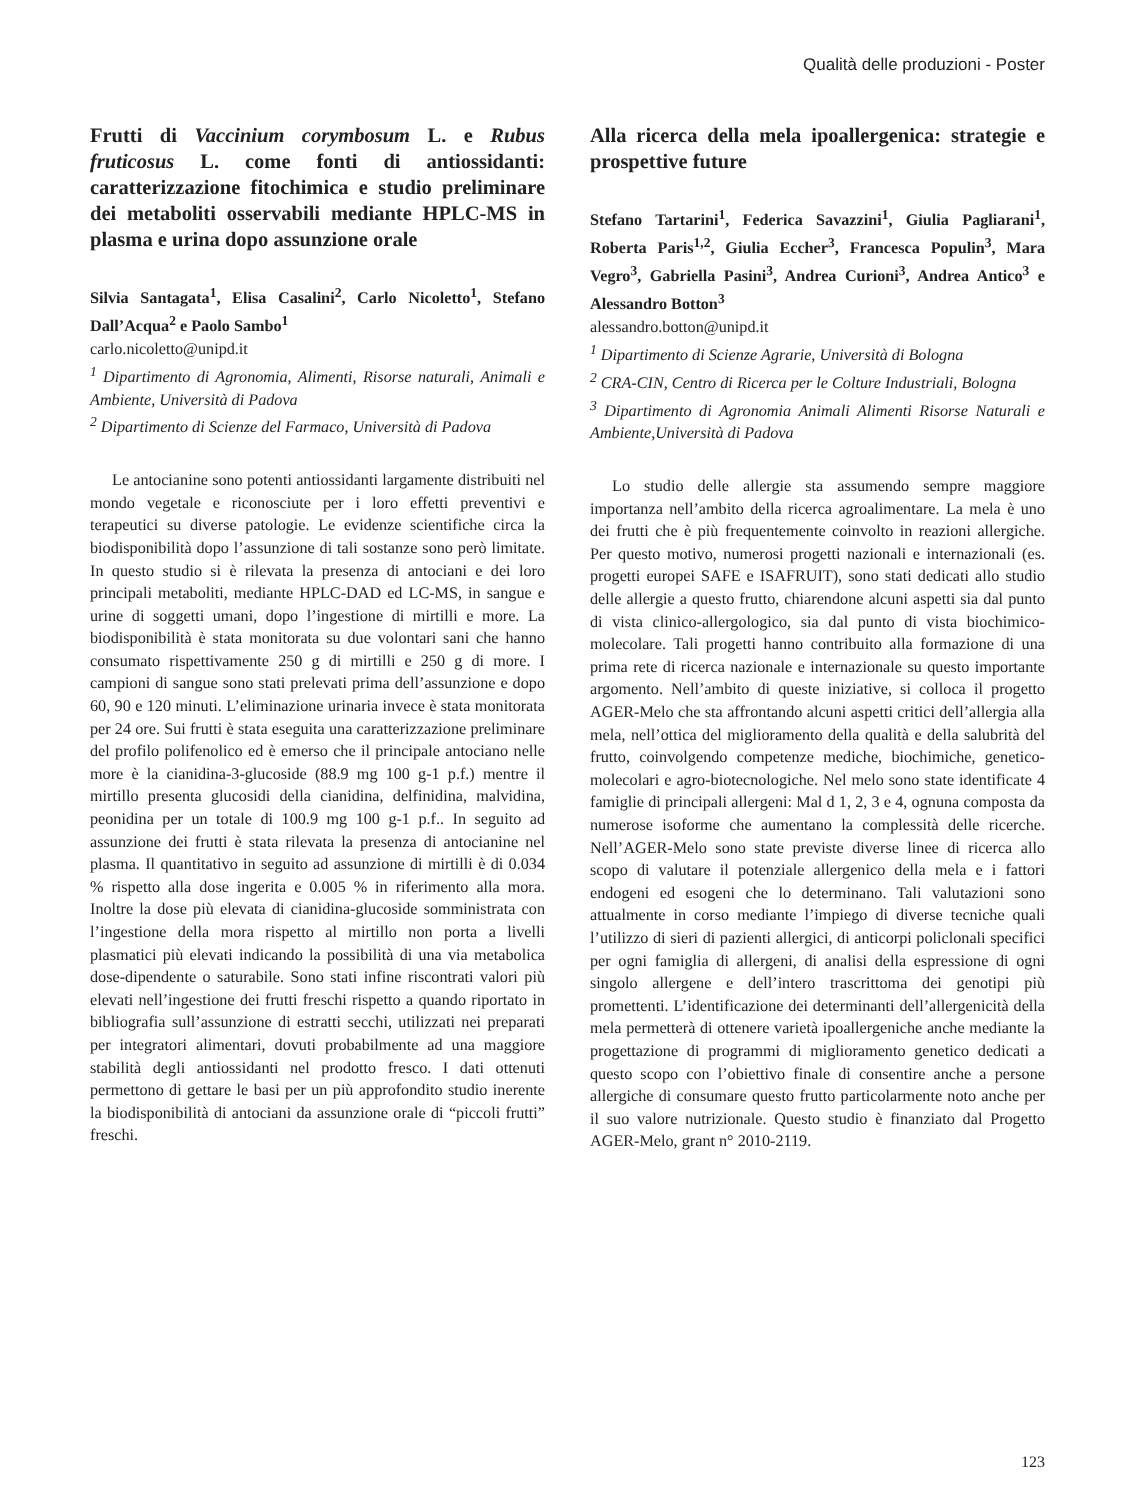Qualità delle produzioni - Poster
Frutti di Vaccinium corymbosum L. e Rubus fruticosus L. come fonti di antiossidanti: caratterizzazione fitochimica e studio preliminare dei metaboliti osservabili mediante HPLC-MS in plasma e urina dopo assunzione orale
Silvia Santagata<sup>1</sup>, Elisa Casalini<sup>2</sup>, Carlo Nicoletto<sup>1</sup>, Stefano Dall’Acqua<sup>2</sup> e Paolo Sambo<sup>1</sup>
carlo.nicoletto@unipd.it
<sup>1</sup> Dipartimento di Agronomia, Alimenti, Risorse naturali, Animali e Ambiente, Università di Padova
<sup>2</sup> Dipartimento di Scienze del Farmaco, Università di Padova
Le antocianine sono potenti antiossidanti largamente distribuiti nel mondo vegetale e riconosciute per i loro effetti preventivi e terapeutici su diverse patologie. Le evidenze scientifiche circa la biodisponibilità dopo l’assunzione di tali sostanze sono però limitate. In questo studio si è rilevata la presenza di antociani e dei loro principali metaboliti, mediante HPLC-DAD ed LC-MS, in sangue e urine di soggetti umani, dopo l’ingestione di mirtilli e more. La biodisponibilità è stata monitorata su due volontari sani che hanno consumato rispettivamente 250 g di mirtilli e 250 g di more. I campioni di sangue sono stati prelevati prima dell’assunzione e dopo 60, 90 e 120 minuti. L’eliminazione urinaria invece è stata monitorata per 24 ore. Sui frutti è stata eseguita una caratterizzazione preliminare del profilo polifenolico ed è emerso che il principale antociano nelle more è la cianidina-3-glucoside (88.9 mg 100 g-1 p.f.) mentre il mirtillo presenta glucosidi della cianidina, delfinidina, malvidina, peonidina per un totale di 100.9 mg 100 g-1 p.f.. In seguito ad assunzione dei frutti è stata rilevata la presenza di antocianine nel plasma. Il quantitativo in seguito ad assunzione di mirtilli è di 0.034 % rispetto alla dose ingerita e 0.005 % in riferimento alla mora. Inoltre la dose più elevata di cianidina-glucoside somministrata con l’ingestione della mora rispetto al mirtillo non porta a livelli plasmatici più elevati indicando la possibilità di una via metabolica dose-dipendente o saturabile. Sono stati infine riscontrati valori più elevati nell’ingestione dei frutti freschi rispetto a quando riportato in bibliografia sull’assunzione di estratti secchi, utilizzati nei preparati per integratori alimentari, dovuti probabilmente ad una maggiore stabilità degli antiossidanti nel prodotto fresco. I dati ottenuti permettono di gettare le basi per un più approfondito studio inerente la biodisponibilità di antociani da assunzione orale di “piccoli frutti” freschi.
Alla ricerca della mela ipoallergenica: strategie e prospettive future
Stefano Tartarini<sup>1</sup>, Federica Savazzini<sup>1</sup>, Giulia Pagliarani<sup>1</sup>, Roberta Paris<sup>1,2</sup>, Giulia Eccher<sup>3</sup>, Francesca Populin<sup>3</sup>, Mara Vegro<sup>3</sup>, Gabriella Pasini<sup>3</sup>, Andrea Curioni<sup>3</sup>, Andrea Antico<sup>3</sup> e Alessandro Botton<sup>3</sup>
alessandro.botton@unipd.it
<sup>1</sup> Dipartimento di Scienze Agrarie, Università di Bologna
<sup>2</sup> CRA-CIN, Centro di Ricerca per le Colture Industriali, Bologna
<sup>3</sup> Dipartimento di Agronomia Animali Alimenti Risorse Naturali e Ambiente,Università di Padova
Lo studio delle allergie sta assumendo sempre maggiore importanza nell’ambito della ricerca agroalimentare. La mela è uno dei frutti che è più frequentemente coinvolto in reazioni allergiche. Per questo motivo, numerosi progetti nazionali e internazionali (es. progetti europei SAFE e ISAFRUIT), sono stati dedicati allo studio delle allergie a questo frutto, chiarendone alcuni aspetti sia dal punto di vista clinico-allergologico, sia dal punto di vista biochimico-molecolare. Tali progetti hanno contribuito alla formazione di una prima rete di ricerca nazionale e internazionale su questo importante argomento. Nell’ambito di queste iniziative, si colloca il progetto AGER-Melo che sta affrontando alcuni aspetti critici dell’allergia alla mela, nell’ottica del miglioramento della qualità e della salubrità del frutto, coinvolgendo competenze mediche, biochimiche, genetico-molecolari e agro-biotecnologiche. Nel melo sono state identificate 4 famiglie di principali allergeni: Mal d 1, 2, 3 e 4, ognuna composta da numerose isoforme che aumentano la complessità delle ricerche. Nell’AGER-Melo sono state previste diverse linee di ricerca allo scopo di valutare il potenziale allergenico della mela e i fattori endogeni ed esogeni che lo determinano. Tali valutazioni sono attualmente in corso mediante l’impiego di diverse tecniche quali l’utilizzo di sieri di pazienti allergici, di anticorpi policlonali specifici per ogni famiglia di allergeni, di analisi della espressione di ogni singolo allergene e dell’intero trascrittoma dei genotipi più promettenti. L’identificazione dei determinanti dell’allergenicità della mela permetterà di ottenere varietà ipoallergeniche anche mediante la progettazione di programmi di miglioramento genetico dedicati a questo scopo con l’obiettivo finale di consentire anche a persone allergiche di consumare questo frutto particolarmente noto anche per il suo valore nutrizionale. Questo studio è finanziato dal Progetto AGER-Melo, grant n° 2010-2119.
123